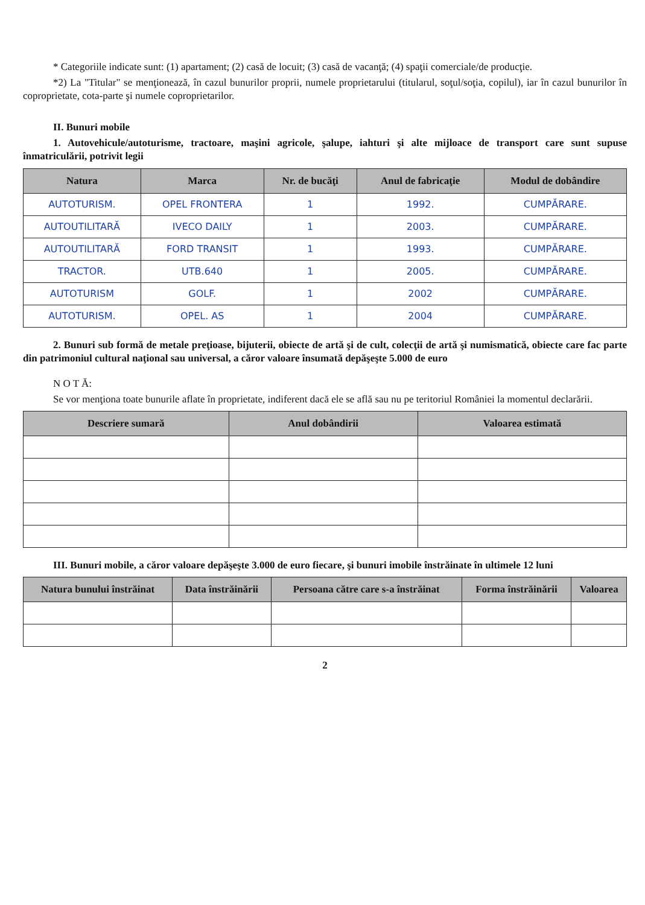* Categoriile indicate sunt: (1) apartament; (2) casă de locuit; (3) casă de vacanţă; (4) spaţii comerciale/de producţie.
*2) La "Titular" se menţionează, în cazul bunurilor proprii, numele proprietarului (titularul, soţul/soţia, copilul), iar în cazul bunurilor în coproprietate, cota-parte şi numele coproprietarilor.
II. Bunuri mobile
1. Autovehicule/autoturisme, tractoare, maşini agricole, şalupe, iahturi şi alte mijloace de transport care sunt supuse înmatriculării, potrivit legii
| Natura | Marca | Nr. de bucăţi | Anul de fabricaţie | Modul de dobândire |
| --- | --- | --- | --- | --- |
| AUTOTURISM. | OPEL FRONTERA | 1 | 1992. | CUMPĂRARE. |
| AUTOUTILITARĂ | IVECO DAILY | 1 | 2003. | CUMPĂRARE. |
| AUTOUTILITARĂ | FORD TRANSIT | 1 | 1993. | CUMPĂRARE. |
| TRACTOR. | UTB.640 | 1 | 2005. | CUMPĂRARE. |
| AUTOTURISM | GOLF. | 1 | 2002 | CUMPĂRARE. |
| AUTOTURISM. | OPEL. AS | 1 | 2004 | CUMPĂRARE. |
2. Bunuri sub formă de metale preţioase, bijuterii, obiecte de artă şi de cult, colecţii de artă şi numismatică, obiecte care fac parte din patrimoniul cultural naţional sau universal, a căror valoare însumată depăşeşte 5.000 de euro
N O T Ă:
Se vor menţiona toate bunurile aflate în proprietate, indiferent dacă ele se află sau nu pe teritoriul României la momentul declarării.
| Descriere sumară | Anul dobândirii | Valoarea estimată |
| --- | --- | --- |
III. Bunuri mobile, a căror valoare depăşeşte 3.000 de euro fiecare, şi bunuri imobile înstrăinate în ultimele 12 luni
| Natura bunului înstrăinat | Data înstrăinării | Persoana către care s-a înstrăinat | Forma înstrăinării | Valoarea |
| --- | --- | --- | --- | --- |
2